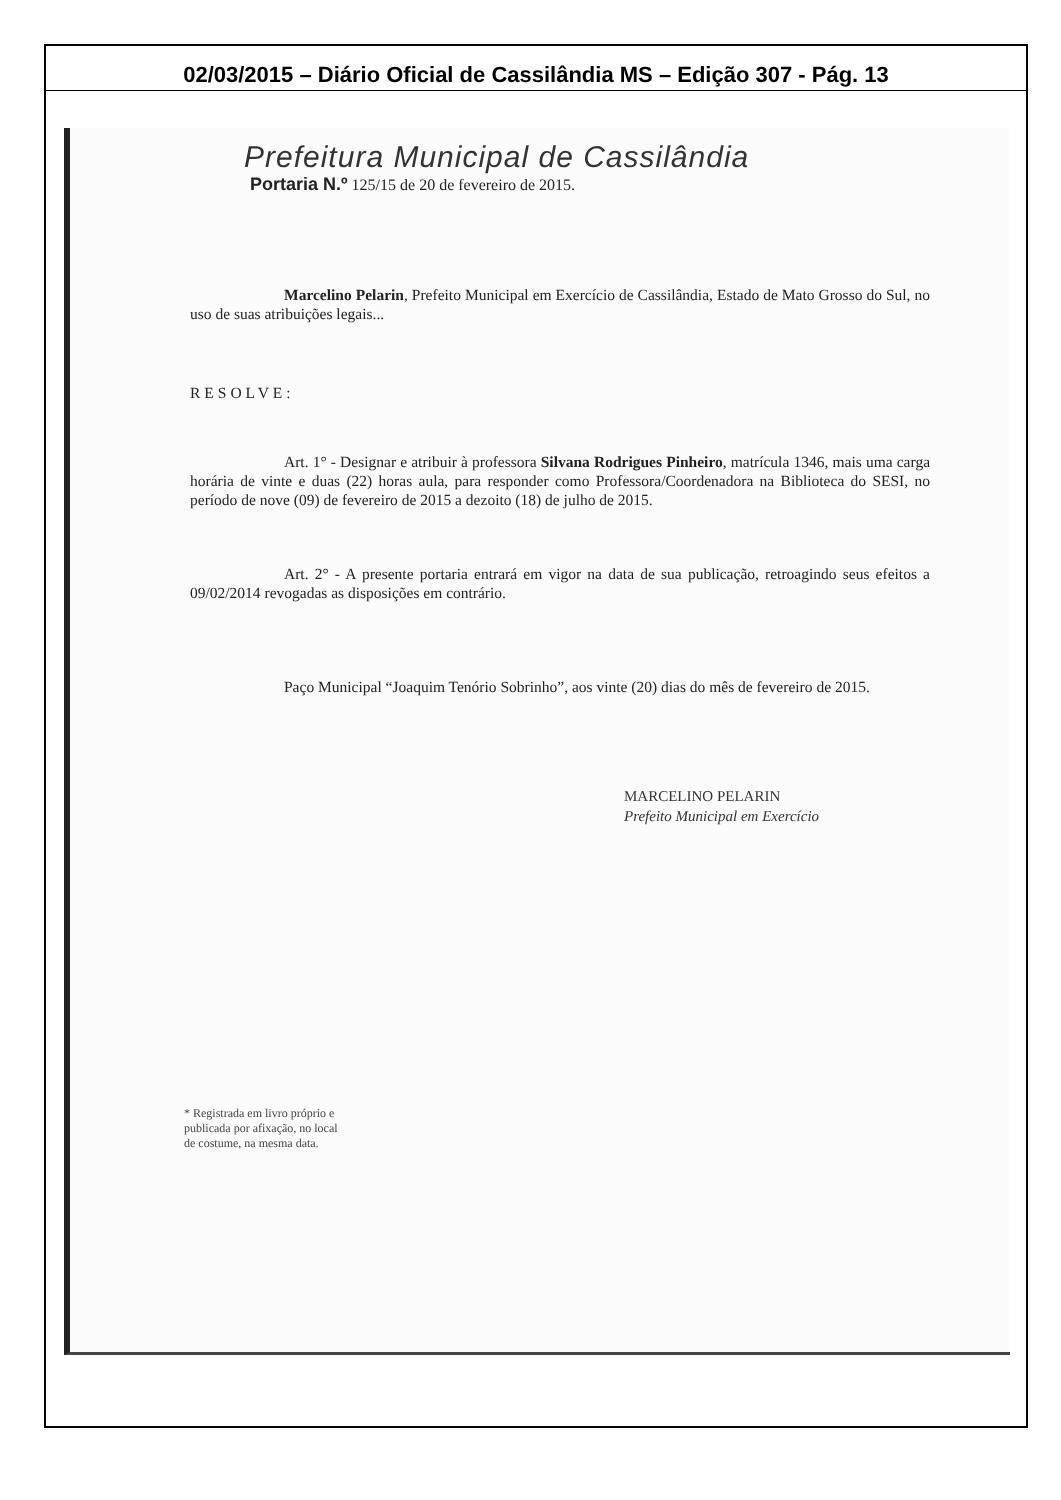02/03/2015 – Diário Oficial de Cassilândia MS – Edição 307 - Pág. 13
Prefeitura Municipal de Cassilândia
Portaria N.º 125/15 de 20 de fevereiro de 2015.
Marcelino Pelarin, Prefeito Municipal em Exercício de Cassilândia, Estado de Mato Grosso do Sul, no uso de suas atribuições legais...
RESOLVE:
Art. 1° - Designar e atribuir à professora Silvana Rodrigues Pinheiro, matrícula 1346, mais uma carga horária de vinte e duas (22) horas aula, para responder como Professora/Coordenadora na Biblioteca do SESI, no período de nove (09) de fevereiro de 2015 a dezoito (18) de julho de 2015.
Art. 2° - A presente portaria entrará em vigor na data de sua publicação, retroagindo seus efeitos a 09/02/2014 revogadas as disposições em contrário.
Paço Municipal “Joaquim Tenório Sobrinho”, aos vinte (20) dias do mês de fevereiro de 2015.
MARCELINO PELARIN
Prefeito Municipal em Exercício
* Registrada em livro próprio e
publicada por afixação, no local
de costume, na mesma data.